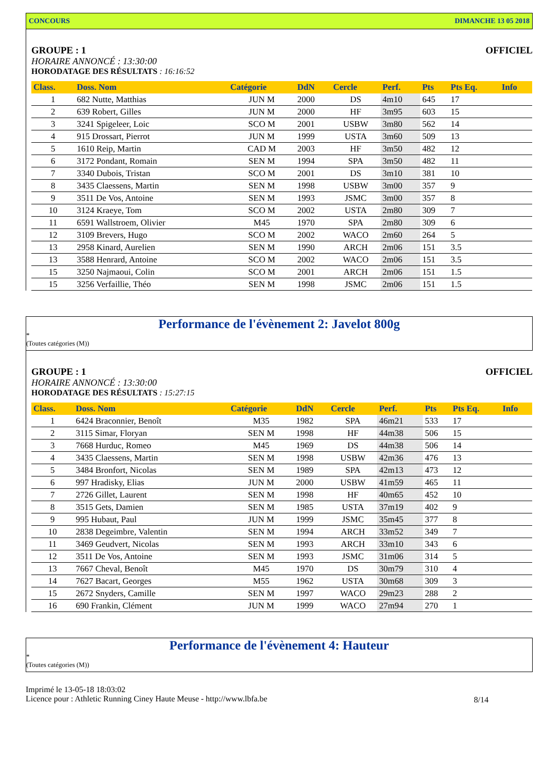CONCOURS DIMANCHE 13 05 2018
GROUPE : 1 OFFICIEL
HORAIRE ANNONCÉ : 13:30:00
HORODATAGE DES RÉSULTATS : 16:16:52
| Class. | Doss. Nom | Catégorie | DdN | Cercle | Perf. | Pts | Pts Eq. | Info |
| --- | --- | --- | --- | --- | --- | --- | --- | --- |
| 1 | 682 Nutte, Matthias | JUN M | 2000 | DS | 4m10 | 645 | 17 | |
| 2 | 639 Robert, Gilles | JUN M | 2000 | HF | 3m95 | 603 | 15 | |
| 3 | 3241 Spigeleer, Loic | SCO M | 2001 | USBW | 3m80 | 562 | 14 | |
| 4 | 915 Drossart, Pierrot | JUN M | 1999 | USTA | 3m60 | 509 | 13 | |
| 5 | 1610 Reip, Martin | CAD M | 2003 | HF | 3m50 | 482 | 12 | |
| 6 | 3172 Pondant, Romain | SEN M | 1994 | SPA | 3m50 | 482 | 11 | |
| 7 | 3340 Dubois, Tristan | SCO M | 2001 | DS | 3m10 | 381 | 10 | |
| 8 | 3435 Claessens, Martin | SEN M | 1998 | USBW | 3m00 | 357 | 9 | |
| 9 | 3511 De Vos, Antoine | SEN M | 1993 | JSMC | 3m00 | 357 | 8 | |
| 10 | 3124 Kraeye, Tom | SCO M | 2002 | USTA | 2m80 | 309 | 7 | |
| 11 | 6591 Wallstroem, Olivier | M45 | 1970 | SPA | 2m80 | 309 | 6 | |
| 12 | 3109 Brevers, Hugo | SCO M | 2002 | WACO | 2m60 | 264 | 5 | |
| 13 | 2958 Kinard, Aurelien | SEN M | 1990 | ARCH | 2m06 | 151 | 3.5 | |
| 13 | 3588 Henrard, Antoine | SCO M | 2002 | WACO | 2m06 | 151 | 3.5 | |
| 15 | 3250 Najmaoui, Colin | SCO M | 2001 | ARCH | 2m06 | 151 | 1.5 | |
| 15 | 3256 Verfaillie, Théo | SEN M | 1998 | JSMC | 2m06 | 151 | 1.5 | |
Performance de l'évènement 2: Javelot 800g
*
(Toutes catégories (M))
GROUPE : 1 OFFICIEL
HORAIRE ANNONCÉ : 13:30:00
HORODATAGE DES RÉSULTATS : 15:27:15
| Class. | Doss. Nom | Catégorie | DdN | Cercle | Perf. | Pts | Pts Eq. | Info |
| --- | --- | --- | --- | --- | --- | --- | --- | --- |
| 1 | 6424 Braconnier, Benoît | M35 | 1982 | SPA | 46m21 | 533 | 17 | |
| 2 | 3115 Simar, Floryan | SEN M | 1998 | HF | 44m38 | 506 | 15 | |
| 3 | 7668 Hurduc, Romeo | M45 | 1969 | DS | 44m38 | 506 | 14 | |
| 4 | 3435 Claessens, Martin | SEN M | 1998 | USBW | 42m36 | 476 | 13 | |
| 5 | 3484 Bronfort, Nicolas | SEN M | 1989 | SPA | 42m13 | 473 | 12 | |
| 6 | 997 Hradisky, Elias | JUN M | 2000 | USBW | 41m59 | 465 | 11 | |
| 7 | 2726 Gillet, Laurent | SEN M | 1998 | HF | 40m65 | 452 | 10 | |
| 8 | 3515 Gets, Damien | SEN M | 1985 | USTA | 37m19 | 402 | 9 | |
| 9 | 995 Hubaut, Paul | JUN M | 1999 | JSMC | 35m45 | 377 | 8 | |
| 10 | 2838 Degeimbre, Valentin | SEN M | 1994 | ARCH | 33m52 | 349 | 7 | |
| 11 | 3469 Geudvert, Nicolas | SEN M | 1993 | ARCH | 33m10 | 343 | 6 | |
| 12 | 3511 De Vos, Antoine | SEN M | 1993 | JSMC | 31m06 | 314 | 5 | |
| 13 | 7667 Cheval, Benoît | M45 | 1970 | DS | 30m79 | 310 | 4 | |
| 14 | 7627 Bacart, Georges | M55 | 1962 | USTA | 30m68 | 309 | 3 | |
| 15 | 2672 Snyders, Camille | SEN M | 1997 | WACO | 29m23 | 288 | 2 | |
| 16 | 690 Frankin, Clément | JUN M | 1999 | WACO | 27m94 | 270 | 1 | |
Performance de l'évènement 4: Hauteur
*
(Toutes catégories (M))
Imprimé le 13-05-18 18:03:02
Licence pour : Athletic Running Ciney Haute Meuse - http://www.lbfa.be
8/14